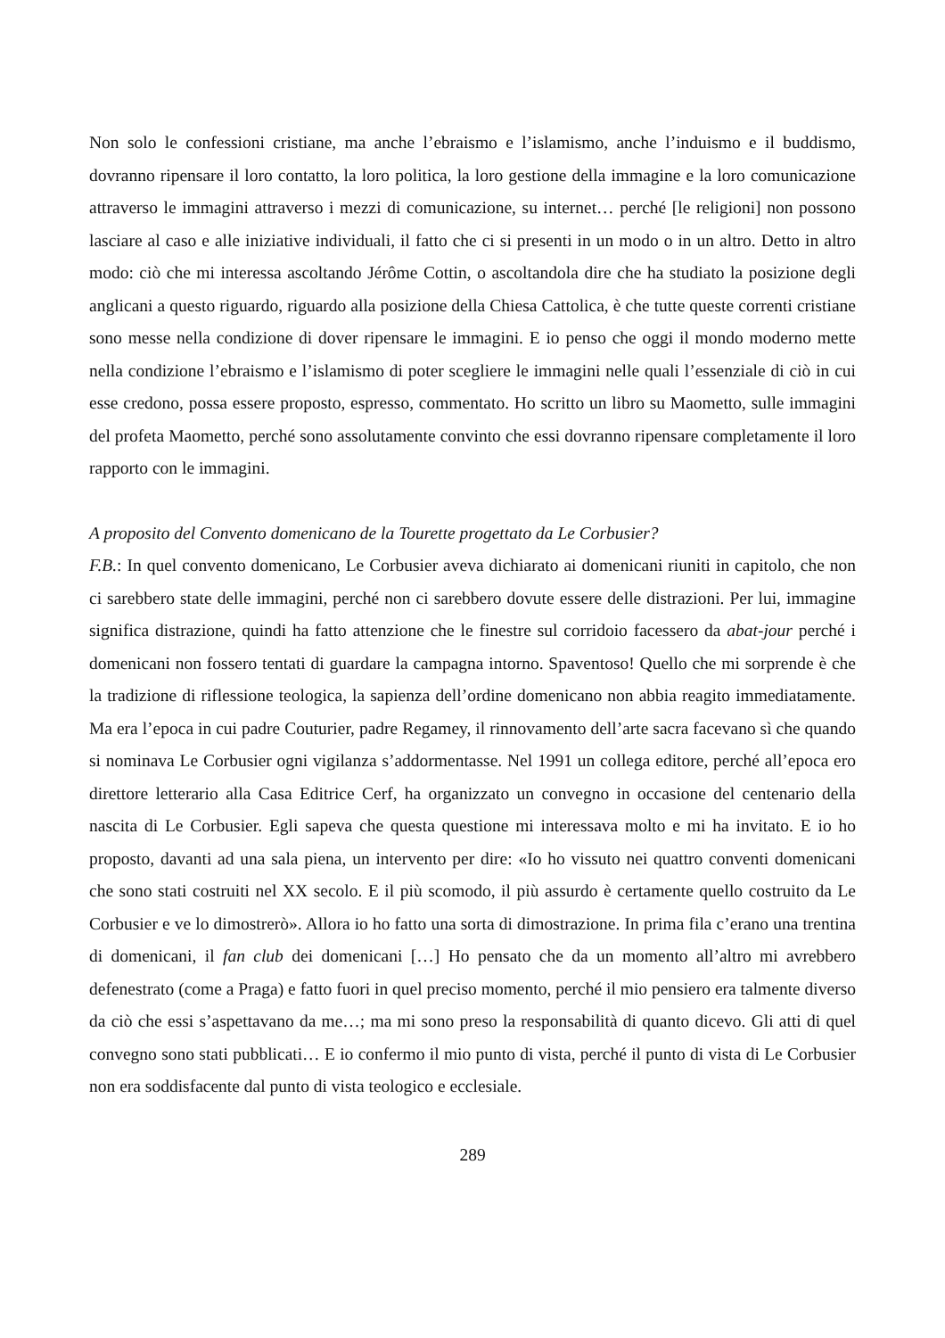Non solo le confessioni cristiane, ma anche l’ebraismo e l’islamismo, anche l’induismo e il buddismo, dovranno ripensare il loro contatto, la loro politica, la loro gestione della immagine e la loro comunicazione attraverso le immagini attraverso i mezzi di comunicazione, su internet… perché [le religioni] non possono lasciare al caso e alle iniziative individuali, il fatto che ci si presenti in un modo o in un altro. Detto in altro modo: ciò che mi interessa ascoltando Jérôme Cottin, o ascoltandola dire che ha studiato la posizione degli anglicani a questo riguardo, riguardo alla posizione della Chiesa Cattolica, è che tutte queste correnti cristiane sono messe nella condizione di dover ripensare le immagini. E io penso che oggi il mondo moderno mette nella condizione l’ebraismo e l’islamismo di poter scegliere le immagini nelle quali l’essenziale di ciò in cui esse credono, possa essere proposto, espresso, commentato. Ho scritto un libro su Maometto, sulle immagini del profeta Maometto, perché sono assolutamente convinto che essi dovranno ripensare completamente il loro rapporto con le immagini.
A proposito del Convento domenicano de la Tourette progettato da Le Corbusier?
F.B.: In quel convento domenicano, Le Corbusier aveva dichiarato ai domenicani riuniti in capitolo, che non ci sarebbero state delle immagini, perché non ci sarebbero dovute essere delle distrazioni. Per lui, immagine significa distrazione, quindi ha fatto attenzione che le finestre sul corridoio facessero da abat-jour perché i domenicani non fossero tentati di guardare la campagna intorno. Spaventoso! Quello che mi sorprende è che la tradizione di riflessione teologica, la sapienza dell’ordine domenicano non abbia reagito immediatamente. Ma era l’epoca in cui padre Couturier, padre Regamey, il rinnovamento dell’arte sacra facevano sì che quando si nominava Le Corbusier ogni vigilanza s’addormentasse. Nel 1991 un collega editore, perché all’epoca ero direttore letterario alla Casa Editrice Cerf, ha organizzato un convegno in occasione del centenario della nascita di Le Corbusier. Egli sapeva che questa questione mi interessava molto e mi ha invitato. E io ho proposto, davanti ad una sala piena, un intervento per dire: «Io ho vissuto nei quattro conventi domenicani che sono stati costruiti nel XX secolo. E il più scomodo, il più assurdo è certamente quello costruito da Le Corbusier e ve lo dimostrerò». Allora io ho fatto una sorta di dimostrazione. In prima fila c’erano una trentina di domenicani, il fan club dei domenicani […] Ho pensato che da un momento all’altro mi avrebbero defenestrato (come a Praga) e fatto fuori in quel preciso momento, perché il mio pensiero era talmente diverso da ciò che essi s’aspettavano da me…; ma mi sono preso la responsabilità di quanto dicevo. Gli atti di quel convegno sono stati pubblicati… E io confermo il mio punto di vista, perché il punto di vista di Le Corbusier non era soddisfacente dal punto di vista teologico e ecclesiale.
289